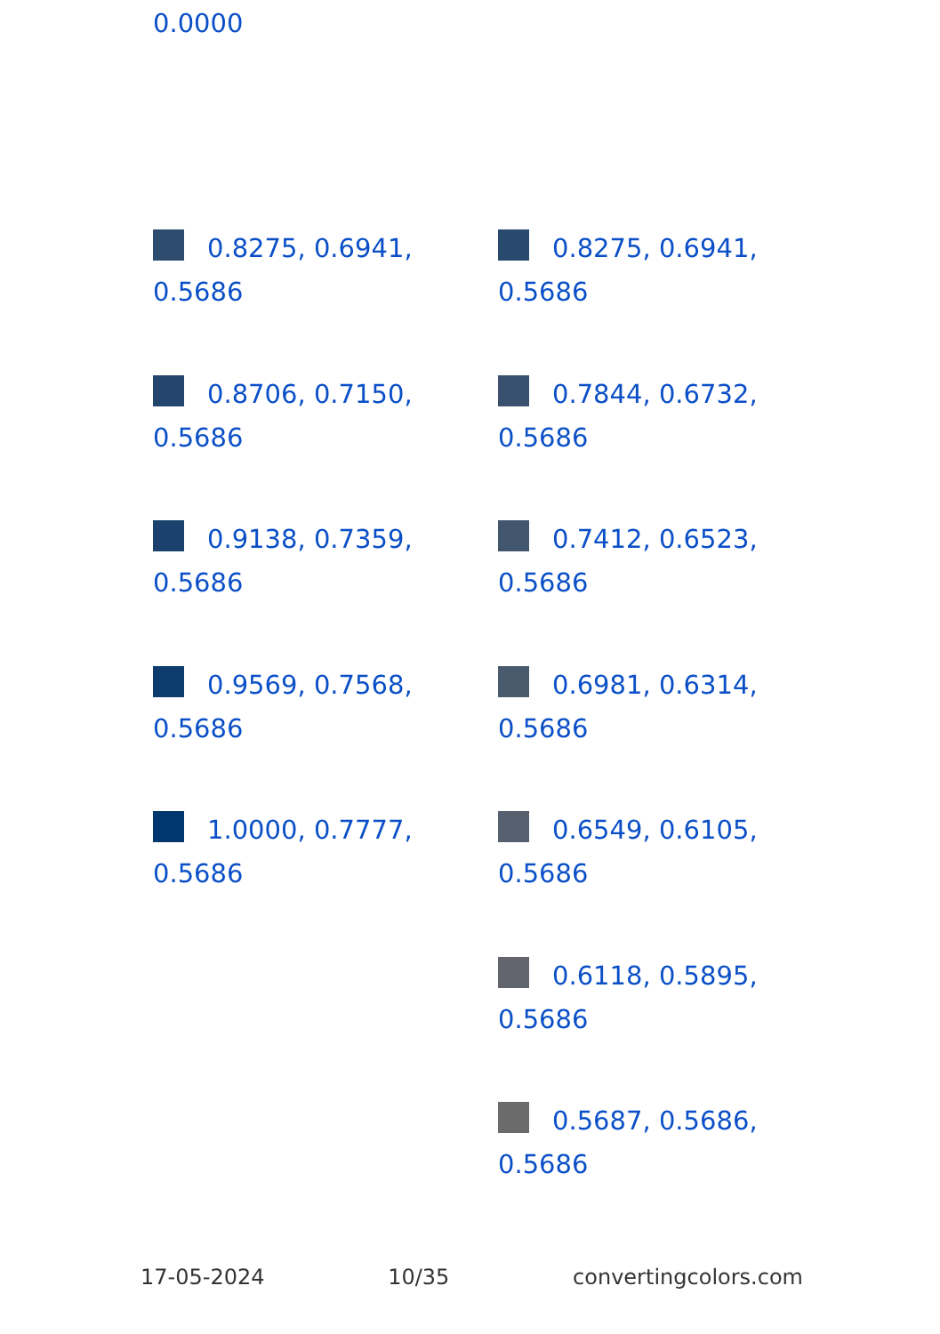0.0000
0.8275, 0.6941, 0.5686
0.8706, 0.7150, 0.5686
0.9138, 0.7359, 0.5686
0.9569, 0.7568, 0.5686
1.0000, 0.7777, 0.5686
0.8275, 0.6941, 0.5686
0.7844, 0.6732, 0.5686
0.7412, 0.6523, 0.5686
0.6981, 0.6314, 0.5686
0.6549, 0.6105, 0.5686
0.6118, 0.5895, 0.5686
0.5687, 0.5686, 0.5686
17-05-2024 10/35 convertingcolors.com